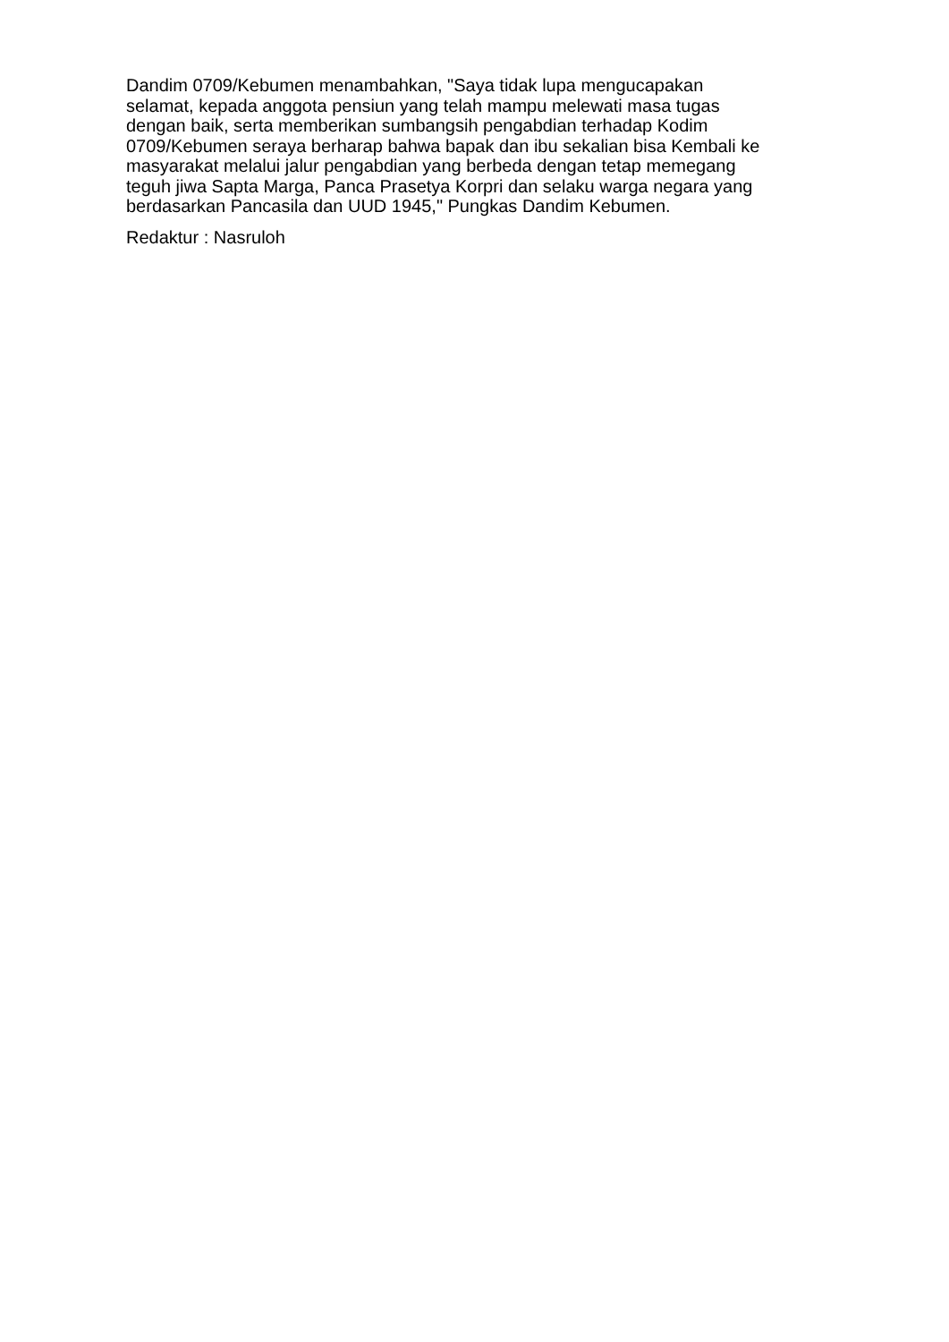Dandim 0709/Kebumen menambahkan, "Saya tidak lupa mengucapakan
selamat, kepada anggota pensiun yang telah mampu melewati masa tugas
dengan baik, serta memberikan sumbangsih pengabdian terhadap Kodim
0709/Kebumen seraya berharap bahwa bapak dan ibu sekalian bisa Kembali ke
masyarakat melalui jalur pengabdian yang berbeda dengan tetap memegang
teguh jiwa Sapta Marga, Panca Prasetya Korpri dan selaku warga negara yang
berdasarkan Pancasila dan UUD 1945," Pungkas Dandim Kebumen.
Redaktur : Nasruloh